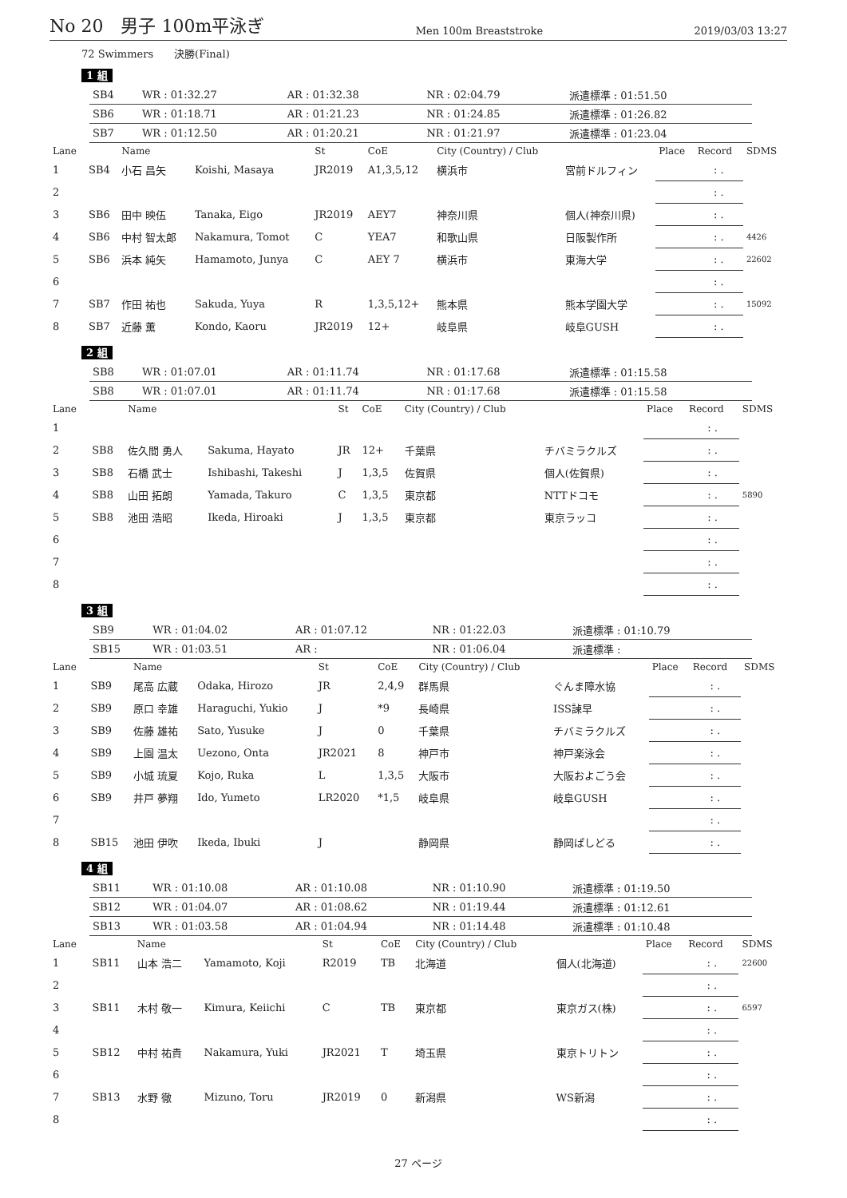No 20　男子 100m平泳ぎ
Men 100m Breaststroke
2019/03/03 13:27
72 Swimmers　　決勝(Final)
1 組
| SB4 | WR : 01:32.27 | AR : 01:32.38 | NR : 02:04.79 | 派遣標準 : 01:51.50 |
| SB6 | WR : 01:18.71 | AR : 01:21.23 | NR : 01:24.85 | 派遣標準 : 01:26.82 |
| SB7 | WR : 01:12.50 | AR : 01:20.21 | NR : 01:21.97 | 派遣標準 : 01:23.04 |
| Lane | | Name | | St | CoE | City (Country) / Club | | Place | Record | SDMS |
| --- | --- | --- | --- | --- | --- | --- | --- | --- | --- | --- |
| 1 | SB4 | 小石 昌矢 | Koishi, Masaya | JR2019 | A1,3,5,12 | 横浜市 | 宮前ドルフィン | | : . | |
| 2 | | | | | | | | | : . | |
| 3 | SB6 | 田中 映伍 | Tanaka, Eigo | JR2019 | AEY7 | 神奈川県 | 個人(神奈川県) | | : . | |
| 4 | SB6 | 中村 智太郎 | Nakamura, Tomot | C | YEA7 | 和歌山県 | 日阪製作所 | | : . | 4426 |
| 5 | SB6 | 浜本 純矢 | Hamamoto, Junya | C | AEY 7 | 横浜市 | 東海大学 | | : . | 22602 |
| 6 | | | | | | | | | : . | |
| 7 | SB7 | 作田 祐也 | Sakuda, Yuya | R | 1,3,5,12+ | 熊本県 | 熊本学園大学 | | : . | 15092 |
| 8 | SB7 | 近藤 薫 | Kondo, Kaoru | JR2019 | 12+ | 岐阜県 | 岐阜GUSH | | : . | |
2 組
| SB8 | WR : 01:07.01 | AR : 01:11.74 | NR : 01:17.68 | 派遣標準 : 01:15.58 |
| SB8 | WR : 01:07.01 | AR : 01:11.74 | NR : 01:17.68 | 派遣標準 : 01:15.58 |
| Lane | | Name | | St | CoE | City (Country) / Club | | Place | Record | SDMS |
| --- | --- | --- | --- | --- | --- | --- | --- | --- | --- | --- |
| 1 | | | | | | | | | : . | |
| 2 | SB8 | 佐久間 勇人 | Sakuma, Hayato | JR | 12+ | 千葉県 | チバミラクルズ | | : . | |
| 3 | SB8 | 石橋 武士 | Ishibashi, Takeshi | J | 1,3,5 | 佐賀県 | 個人(佐賀県) | | : . | |
| 4 | SB8 | 山田 拓朗 | Yamada, Takuro | C | 1,3,5 | 東京都 | NTTドコモ | | : . | 5890 |
| 5 | SB8 | 池田 浩昭 | Ikeda, Hiroaki | J | 1,3,5 | 東京都 | 東京ラッコ | | : . | |
| 6 | | | | | | | | | : . | |
| 7 | | | | | | | | | : . | |
| 8 | | | | | | | | | : . | |
3 組
| SB9 | WR : 01:04.02 | AR : 01:07.12 | NR : 01:22.03 | 派遣標準 : 01:10.79 |
| SB15 | WR : 01:03.51 | AR : | NR : 01:06.04 | 派遣標準 : |
| Lane | | Name | | St | CoE | City (Country) / Club | | Place | Record | SDMS |
| --- | --- | --- | --- | --- | --- | --- | --- | --- | --- | --- |
| 1 | SB9 | 尾高 広蔵 | Odaka, Hirozo | JR | 2,4,9 | 群馬県 | ぐんま障水協 | | : . | |
| 2 | SB9 | 原口 幸雄 | Haraguchi, Yukio | J | *9 | 長崎県 | ISS諫早 | | : . | |
| 3 | SB9 | 佐藤 雄祐 | Sato, Yusuke | J | 0 | 千葉県 | チバミラクルズ | | : . | |
| 4 | SB9 | 上園 温太 | Uezono, Onta | JR2021 | 8 | 神戸市 | 神戸楽泳会 | | : . | |
| 5 | SB9 | 小城 琉夏 | Kojo, Ruka | L | 1,3,5 | 大阪市 | 大阪およごう会 | | : . | |
| 6 | SB9 | 井戸 夢翔 | Ido, Yumeto | LR2020 | *1,5 | 岐阜県 | 岐阜GUSH | | : . | |
| 7 | | | | | | | | | : . | |
| 8 | SB15 | 池田 伊吹 | Ikeda, Ibuki | J | | 静岡県 | 静岡ぱしどる | | : . | |
4 組
| SB11 | WR : 01:10.08 | AR : 01:10.08 | NR : 01:10.90 | 派遣標準 : 01:19.50 |
| SB12 | WR : 01:04.07 | AR : 01:08.62 | NR : 01:19.44 | 派遣標準 : 01:12.61 |
| SB13 | WR : 01:03.58 | AR : 01:04.94 | NR : 01:14.48 | 派遣標準 : 01:10.48 |
| Lane | | Name | | St | CoE | City (Country) / Club | | Place | Record | SDMS |
| --- | --- | --- | --- | --- | --- | --- | --- | --- | --- | --- |
| 1 | SB11 | 山本 浩二 | Yamamoto, Koji | R2019 | TB | 北海道 | 個人(北海道) | | : . | 22600 |
| 2 | | | | | | | | | : . | |
| 3 | SB11 | 木村 敬一 | Kimura, Keiichi | C | TB | 東京都 | 東京ガス(株) | | : . | 6597 |
| 4 | | | | | | | | | : . | |
| 5 | SB12 | 中村 祐貴 | Nakamura, Yuki | JR2021 | T | 埼玉県 | 東京トリトン | | : . | |
| 6 | | | | | | | | | : . | |
| 7 | SB13 | 水野 徹 | Mizuno, Toru | JR2019 | 0 | 新潟県 | WS新潟 | | : . | |
| 8 | | | | | | | | | : . | |
27 ページ